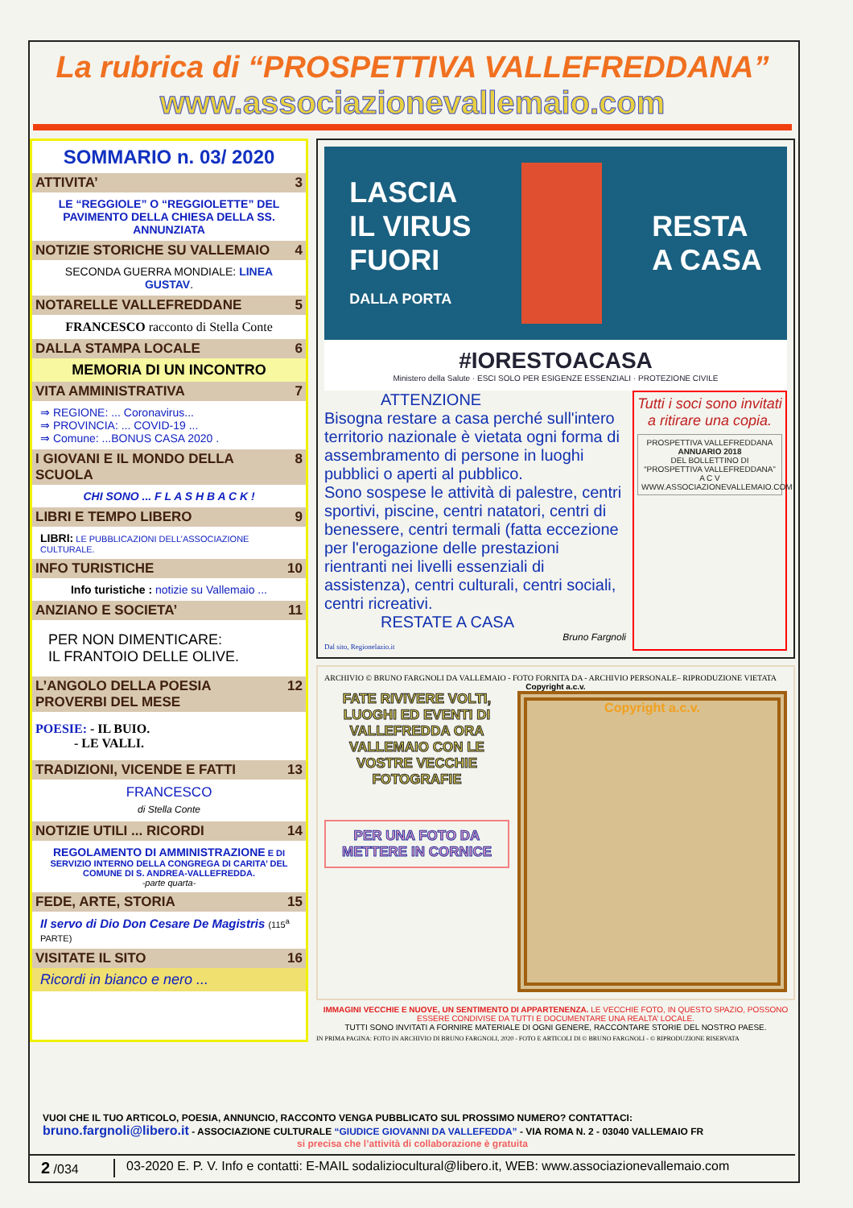La rubrica di “PROSPETTIVA VALLEFREDDANA”
www.associazionevallemaio.com
SOMMARIO n. 03/ 2020
ATTIVITA’ 3
LE “REGGIOLE” O “REGGIOLETTE” DEL PAVIMENTO DELLA CHIESA DELLA SS. ANNUNZIATA
NOTIZIE STORICHE SU VALLEMAIO 4
SECONDA GUERRA MONDIALE: LINEA GUSTAV.
NOTARELLE VALLEFREDDANE 5
FRANCESCO racconto di Stella Conte
DALLA STAMPA LOCALE 6
MEMORIA DI UN INCONTRO
VITA AMMINISTRATIVA 7
⇒ REGIONE: ... Coronavirus...
⇒ PROVINCIA: ... COVID-19 ...
⇒ Comune: ...BONUS CASA 2020 .
I GIOVANI E IL MONDO DELLA SCUOLA 8
CHI SONO ... F L A S H B A C K !
LIBRI E TEMPO LIBERO 9
LIBRI: LE PUBBLICAZIONI DELL’ASSOCIAZIONE CULTURALE.
INFO TURISTICHE 10
Info turistiche : notizie su Vallemaio ...
ANZIANO E SOCIETA’ 11
PER NON DIMENTICARE:
IL FRANTOIO DELLE OLIVE.
L’ANGOLO DELLA POESIA
PROVERBI DEL MESE 12
POESIE: - IL BUIO.
- LE VALLI.
TRADIZIONI, VICENDE E FATTI 13
FRANCESCO
di Stella Conte
NOTIZIE UTILI ... RICORDI 14
REGOLAMENTO DI AMMINISTRAZIONE E DI SERVIZIO INTERNO DELLA CONGREGA DI CARITA’ DEL COMUNE DI S. ANDREA-VALLEFREDDA.
-parte quarta-
FEDE, ARTE, STORIA 15
Il servo di Dio Don Cesare De Magistris (115<sup>a</sup> PARTE)
VISITATE IL SITO 16
Ricordi in bianco e nero ...
LASCIA
IL VIRUS
FUORI
DALLA PORTA
RESTA
A CASA
#IORESTOACASA
Ministero della Salute · ESCI SOLO PER ESIGENZE ESSENZIALI · PROTEZIONE CIVILE
ATTENZIONE
Bisogna restare a casa perché sull'intero territorio nazionale è vietata ogni forma di assembramento di persone in luoghi pubblici o aperti al pubblico.
Sono sospese le attività di palestre, centri sportivi, piscine, centri natatori, centri di benessere, centri termali (fatta eccezione per l'erogazione delle prestazioni rientranti nei livelli essenziali di assistenza), centri culturali, centri sociali, centri ricreativi.
RESTATE A CASA
Bruno Fargnoli
Dal sito, Regionelazio.it
Tutti i soci sono invitati a ritirare una copia.
PROSPETTIVA VALLEFREDDANA
ANNUARIO 2018
DEL BOLLETTINO DI “PROSPETTIVA VALLEFREDDANA”
A C V
WWW.ASSOCIAZIONEVALLEMAIO.COM
ARCHIVIO © BRUNO FARGNOLI DA VALLEMAIO - FOTO FORNITA DA - ARCHIVIO PERSONALE– RIPRODUZIONE VIETATA
Copyright a.c.v.
FATE RIVIVERE VOLTI, LUOGHI ED EVENTI DI VALLEFREDDA ORA VALLEMAIO CON LE VOSTRE VECCHIE FOTOGRAFIE
PER UNA FOTO DA METTERE IN CORNICE
Copyright a.c.v.
Copyright Bruno Fargnoli da Vallemaio
IMMAGINI VECCHIE E NUOVE, UN SENTIMENTO DI APPARTENENZA. LE VECCHIE FOTO, IN QUESTO SPAZIO, POSSONO ESSERE CONDIVISE DA TUTTI E DOCUMENTARE UNA REALTA’ LOCALE.
TUTTI SONO INVITATI A FORNIRE MATERIALE DI OGNI GENERE, RACCONTARE STORIE DEL NOSTRO PAESE.
IN PRIMA PAGINA: FOTO IN ARCHIVIO DI BRUNO FARGNOLI, 2020 - FOTO E ARTICOLI DI © BRUNO FARGNOLI - © RIPRODUZIONE RISERVATA
VUOI CHE IL TUO ARTICOLO, POESIA, ANNUNCIO, RACCONTO VENGA PUBBLICATO SUL PROSSIMO NUMERO? CONTATTACI:
bruno.fargnoli@libero.it - ASSOCIAZIONE CULTURALE “GIUDICE GIOVANNI DA VALLEFEDDA” - VIA ROMA N. 2 - 03040 VALLEMAIO FR
si precisa che l’attività di collaborazione è gratuita
2 /034 03-2020 E. P. V. Info e contatti: E-MAIL sodaliziocultural@libero.it, WEB: www.associazionevallemaio.com